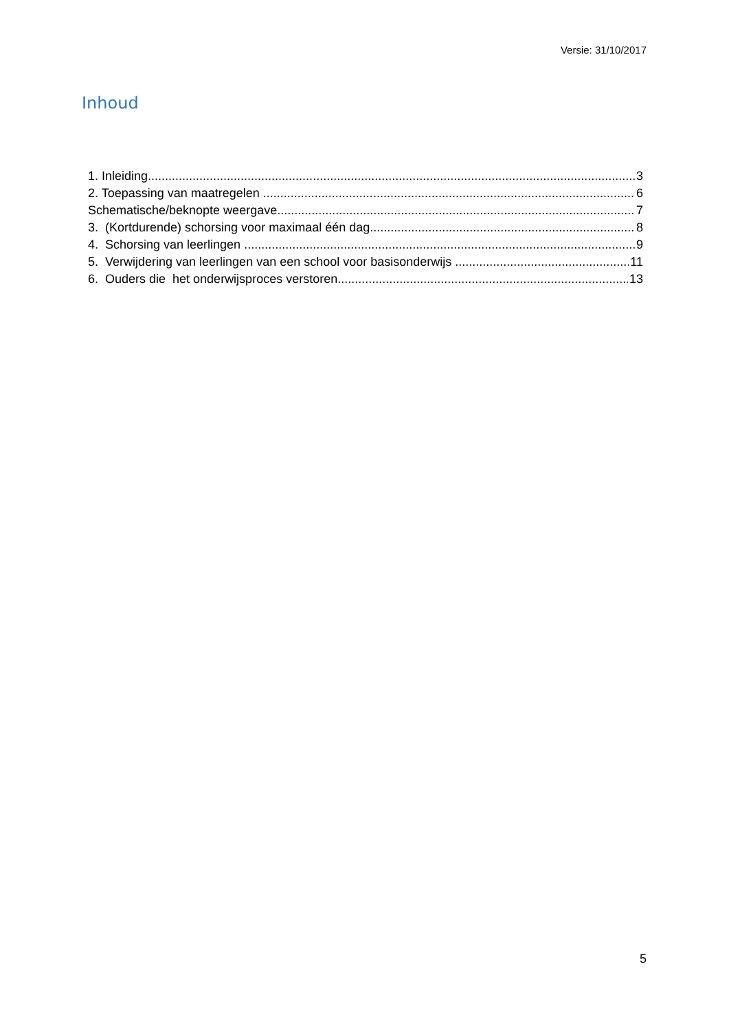Versie: 31/10/2017
Inhoud
1. Inleiding 3
2. Toepassing van maatregelen 6
Schematische/beknopte weergave 7
3. (Kortdurende) schorsing voor maximaal één dag 8
4. Schorsing van leerlingen 9
5. Verwijdering van leerlingen van een school voor basisonderwijs 11
6. Ouders die het onderwijsproces verstoren 13
5